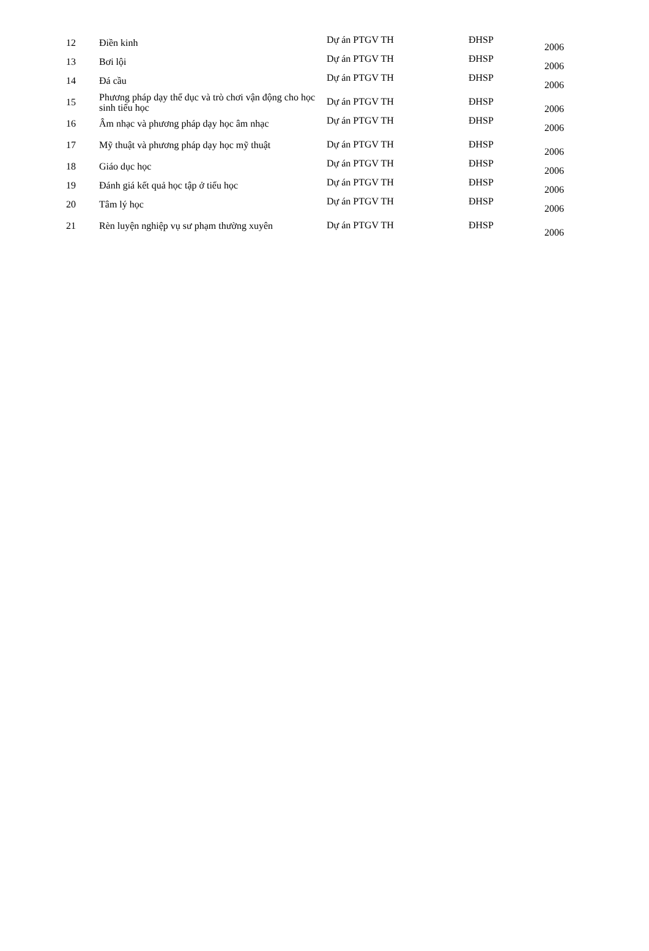| 12 | Điền kinh | Dự án PTGV TH | ĐHSP | 2006 |
| 13 | Bơi lội | Dự án PTGV TH | ĐHSP | 2006 |
| 14 | Đá cầu | Dự án PTGV TH | ĐHSP | 2006 |
| 15 | Phương pháp dạy thể dục và trò chơi vận động cho học sinh tiểu học | Dự án PTGV TH | ĐHSP | 2006 |
| 16 | Âm nhạc và phương pháp dạy học âm nhạc | Dự án PTGV TH | ĐHSP | 2006 |
| 17 | Mỹ thuật và phương pháp dạy học mỹ thuật | Dự án PTGV TH | ĐHSP | 2006 |
| 18 | Giáo dục học | Dự án PTGV TH | ĐHSP | 2006 |
| 19 | Đánh giá kết quả học tập ở tiểu học | Dự án PTGV TH | ĐHSP | 2006 |
| 20 | Tâm lý học | Dự án PTGV TH | ĐHSP | 2006 |
| 21 | Rèn luyện nghiệp vụ sư phạm thường xuyên | Dự án PTGV TH | ĐHSP | 2006 |